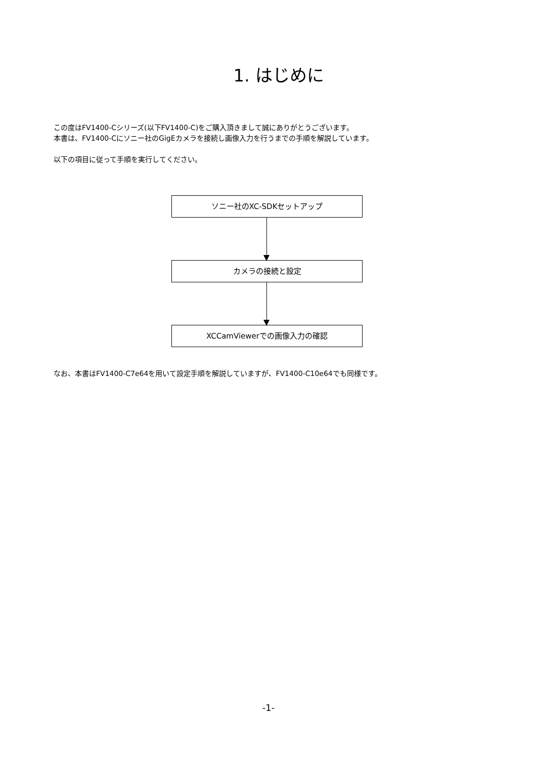1. はじめに
この度はFV1400-Cシリーズ(以下FV1400-C)をご購入頂きまして誠にありがとうございます。
本書は、FV1400-Cにソニー社のGigEカメラを接続し画像入力を行うまでの手順を解説しています。
以下の項目に従って手順を実行してください。
ソニー社のXC-SDKセットアップ
カメラの接続と設定
XCCamViewerでの画像入力の確認
なお、本書はFV1400-C7e64を用いて設定手順を解説していますが、FV1400-C10e64でも同様です。
-1-